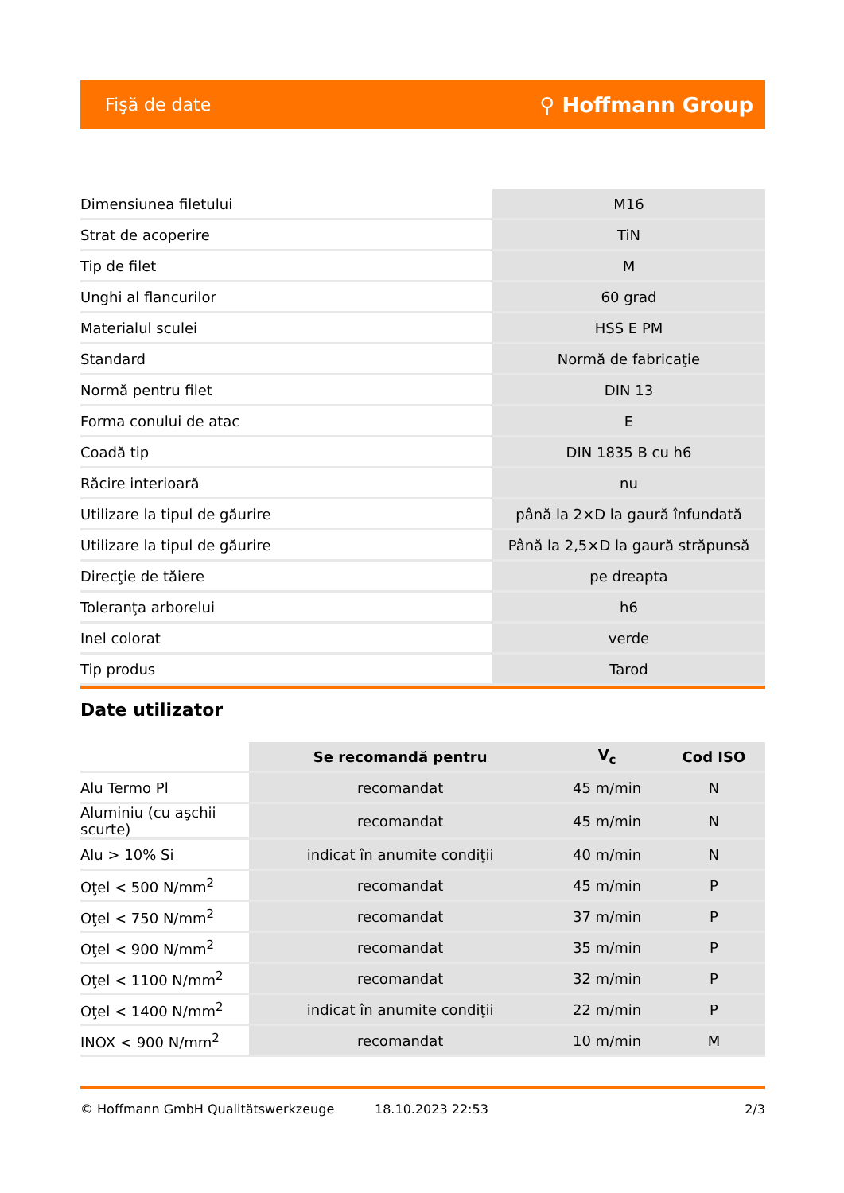Fişă de date ⚲ Hoffmann Group
| Dimensiunea filetului | M16 |
| Strat de acoperire | TiN |
| Tip de filet | M |
| Unghi al flancurilor | 60 grad |
| Materialul sculei | HSS E PM |
| Standard | Normă de fabricaţie |
| Normă pentru filet | DIN 13 |
| Forma conului de atac | E |
| Coadă tip | DIN 1835 B cu h6 |
| Răcire interioară | nu |
| Utilizare la tipul de găurire | până la 2×D la gaură înfundată |
| Utilizare la tipul de găurire | Până la 2,5×D la gaură străpunsă |
| Direcţie de tăiere | pe dreapta |
| Toleranţa arborelui | h6 |
| Inel colorat | verde |
| Tip produs | Tarod |
Date utilizator
| | Se recomandă pentru | V<sub>c</sub> | Cod ISO |
| --- | --- | --- | --- |
| Alu Termo Pl | recomandat | 45 m/min | N |
| Aluminiu (cu aşchii scurte) | recomandat | 45 m/min | N |
| Alu > 10% Si | indicat în anumite condiţii | 40 m/min | N |
| Oţel < 500 N/mm<sup>2</sup> | recomandat | 45 m/min | P |
| Oţel < 750 N/mm<sup>2</sup> | recomandat | 37 m/min | P |
| Oţel < 900 N/mm<sup>2</sup> | recomandat | 35 m/min | P |
| Oţel < 1100 N/mm<sup>2</sup> | recomandat | 32 m/min | P |
| Oţel < 1400 N/mm<sup>2</sup> | indicat în anumite condiţii | 22 m/min | P |
| INOX < 900 N/mm<sup>2</sup> | recomandat | 10 m/min | M |
© Hoffmann GmbH Qualitätswerkzeuge 18.10.2023 22:53 2/3